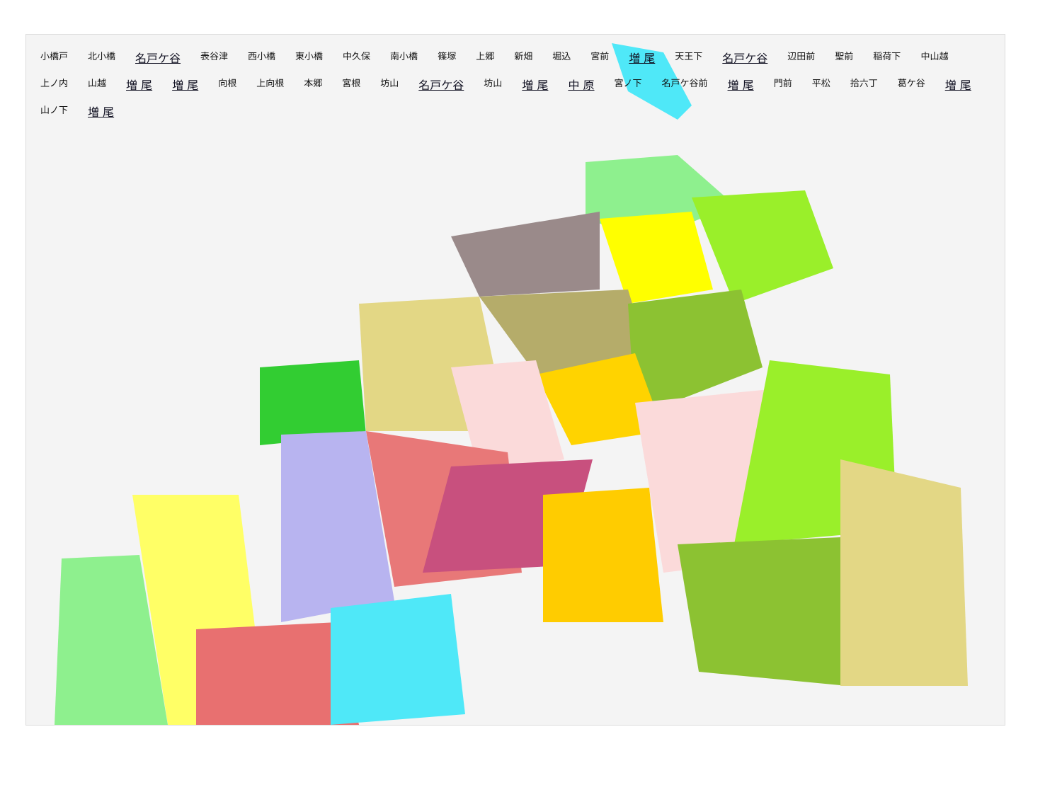小橋戸 北小橋 名戸ケ谷 表谷津 西小橋 東小橋 中久保 南小橋 篠塚 上郷 新畑 堀込 宮前 増 尾 天王下 名戸ケ谷 辺田前 聖前 稲荷下 中山越 上ノ内 山越 増 尾 増 尾 向根 上向根 本郷 宮根 坊山 名戸ケ谷 坊山 増 尾 中 原 宮ノ下 名戸ケ谷前 増 尾 門前 平松 拾六丁 葛ケ谷 増 尾 山ノ下 増 尾